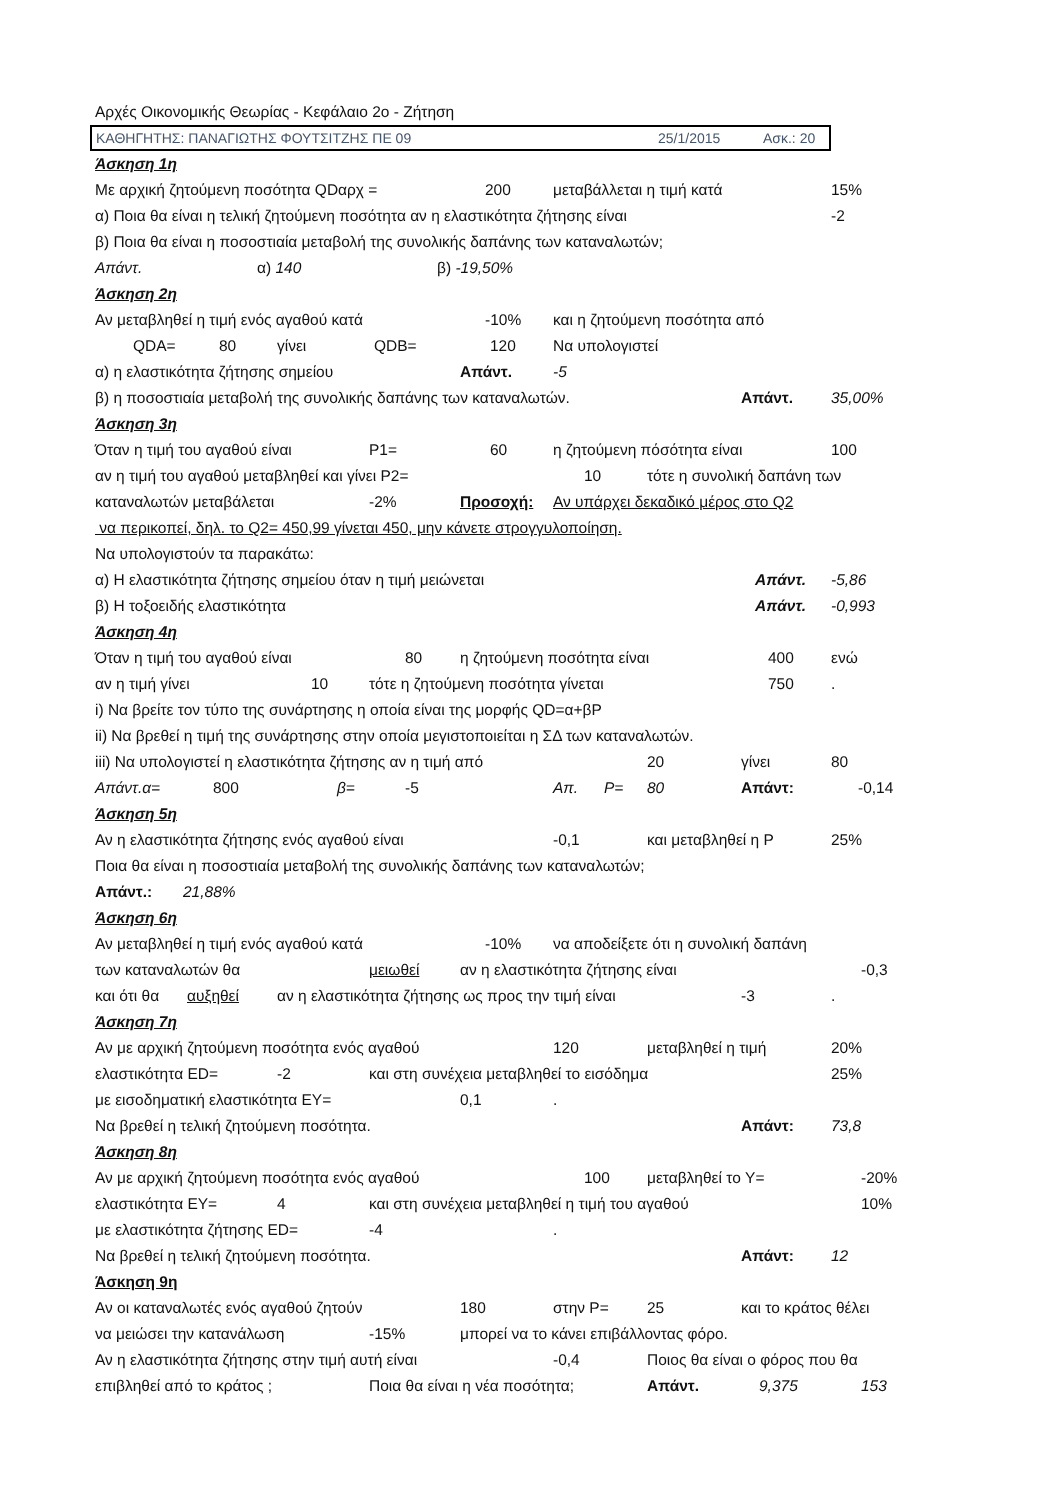Αρχές Οικονομικής Θεωρίας - Κεφάλαιο 2ο - Ζήτηση
ΚΑΘΗΓΗΤΗΣ: ΠΑΝΑΓΙΩΤΗΣ ΦΟΥΤΣΙΤΖΗΣ ΠΕ 09 25/1/2015 Ασκ.: 20
Άσκηση 1η
Με αρχική ζητούμενη ποσότητα QDαρχ = 200 μεταβάλλεται η τιμή κατά 15%
α) Ποια θα είναι η τελική ζητούμενη ποσότητα αν η ελαστικότητα ζήτησης είναι -2
β) Ποια θα είναι η ποσοστιαία μεταβολή της συνολικής δαπάνης των καταναλωτών;
Απάντ. α) 140 β) -19,50%
Άσκηση 2η
Αν μεταβληθεί η τιμή ενός αγαθού κατά -10% και η ζητούμενη ποσότητα από
QDA= 80 γίνει QDB= 120 Να υπολογιστεί
α) η ελαστικότητα ζήτησης σημείου Απάντ. -5
β) η ποσοστιαία μεταβολή της συνολικής δαπάνης των καταναλωτών. Απάντ. 35,00%
Άσκηση 3η
Όταν η τιμή του αγαθού είναι P1= 60 η ζητούμενη πόσότητα είναι 100
αν η τιμή του αγαθού μεταβληθεί και γίνει P2= 10 τότε η συνολική δαπάνη των
καταναλωτών μεταβάλεται -2% Προσοχή: Αν υπάρχει δεκαδικό μέρος στο Q2
να περικοπεί, δηλ. το Q2= 450,99 γίνεται 450, μην κάνετε στρογγυλοποίηση.
Να υπολογιστούν τα παρακάτω:
α) Η ελαστικότητα ζήτησης σημείου όταν η τιμή μειώνεται Απάντ. -5,86
β) Η τοξοειδής ελαστικότητα Απάντ. -0,993
Άσκηση 4η
Όταν η τιμή του αγαθού είναι 80 η ζητούμενη ποσότητα είναι 400 ενώ
αν η τιμή γίνει 10 τότε η ζητούμενη ποσότητα γίνεται 750 .
i) Να βρείτε τον τύπο της συνάρτησης η οποία είναι της μορφής QD=α+βP
ii) Να βρεθεί η τιμή της συνάρτησης στην οποία μεγιστοποιείται η ΣΔ των καταναλωτών.
iii) Να υπολογιστεί η ελαστικότητα ζήτησης αν η τιμή από 20 γίνει 80
Απάντ.α= 800 β= -5 Απ. P= 80 Απάντ: -0,14
Άσκηση 5η
Αν η ελαστικότητα ζήτησης ενός αγαθού είναι -0,1 και μεταβληθεί η P 25%
Ποια θα είναι η ποσοστιαία μεταβολή της συνολικής δαπάνης των καταναλωτών;
Απάντ.: 21,88%
Άσκηση 6η
Αν μεταβληθεί η τιμή ενός αγαθού κατά -10% να αποδείξετε ότι η συνολική δαπάνη
των καταναλωτών θα μειωθεί αν η ελαστικότητα ζήτησης είναι -0,3
και ότι θα αυξηθεί αν η ελαστικότητα ζήτησης ως προς την τιμή είναι -3 .
Άσκηση 7η
Αν με αρχική ζητούμενη ποσότητα ενός αγαθού 120 μεταβληθεί η τιμή 20%
ελαστικότητα ED= -2 και στη συνέχεια μεταβληθεί το εισόδημα 25%
με εισοδηματική ελαστικότητα EY= 0,1 .
Να βρεθεί η τελική ζητούμενη ποσότητα. Απάντ: 73,8
Άσκηση 8η
Αν με αρχική ζητούμενη ποσότητα ενός αγαθού 100 μεταβληθεί το Y= -20%
ελαστικότητα EY= 4 και στη συνέχεια μεταβληθεί η τιμή του αγαθού 10%
με ελαστικότητα ζήτησης ED= -4 .
Να βρεθεί η τελική ζητούμενη ποσότητα. Απάντ: 12
Άσκηση 9η
Αν οι καταναλωτές ενός αγαθού ζητούν 180 στην P= 25 και το κράτος θέλει
να μειώσει την κατανάλωση -15% μπορεί να το κάνει επιβάλλοντας φόρο.
Αν η ελαστικότητα ζήτησης στην τιμή αυτή είναι -0,4 Ποιος θα είναι ο φόρος που θα
επιβληθεί από το κράτος ; Ποια θα είναι η νέα ποσότητα; Απάντ. 9,375 153